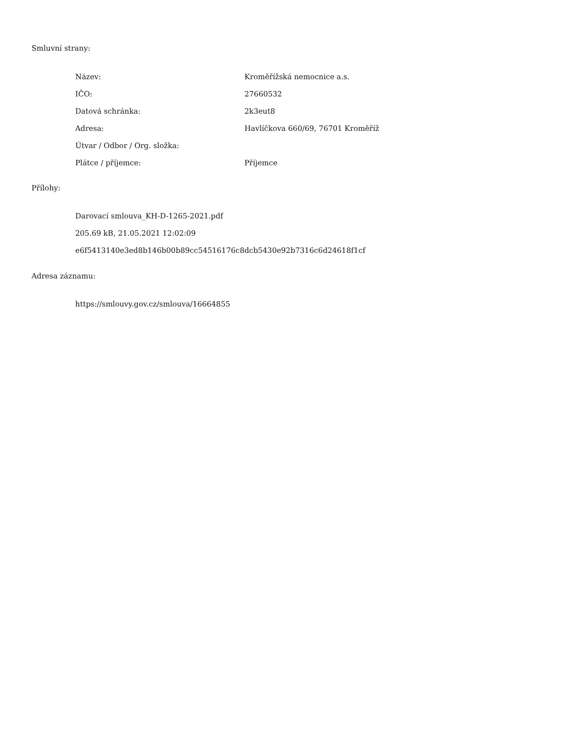Smluvní strany:
| Název: | Kroměřížská nemocnice a.s. |
| IČO: | 27660532 |
| Datová schránka: | 2k3eut8 |
| Adresa: | Havlíčkova 660/69, 76701 Kroměříž |
| Útvar / Odbor / Org. složka: | |
| Plátce / příjemce: | Příjemce |
Přílohy:
Darovací smlouva_KH-D-1265-2021.pdf
205.69 kB, 21.05.2021 12:02:09
e6f5413140e3ed8b146b00b89cc54516176c8dcb5430e92b7316c6d24618f1cf
Adresa záznamu:
https://smlouvy.gov.cz/smlouva/16664855